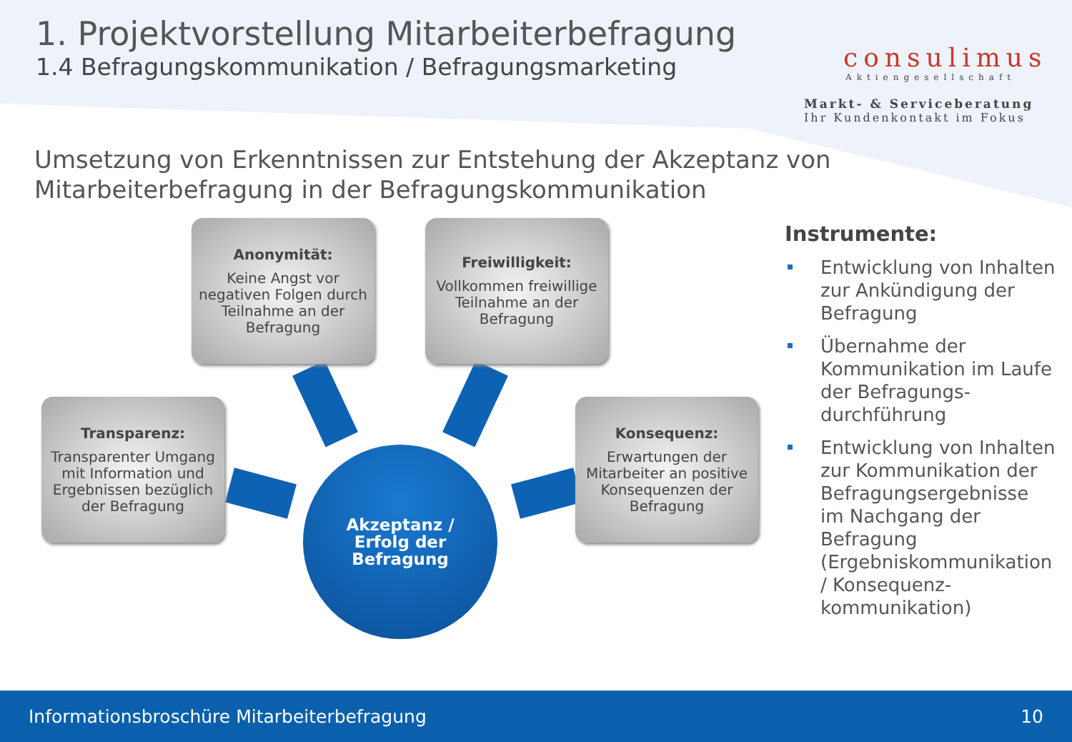1. Projektvorstellung Mitarbeiterbefragung
1.4 Befragungskommunikation / Befragungsmarketing
consulimus
Aktiengesellschaft
Markt- & Serviceberatung
Ihr Kundenkontakt im Fokus
Umsetzung von Erkenntnissen zur Entstehung der Akzeptanz von
Mitarbeiterbefragung in der Befragungskommunikation
Anonymität:
Keine Angst vor negativen Folgen durch Teilnahme an der Befragung
Freiwilligkeit:
Vollkommen freiwillige Teilnahme an der Befragung
Transparenz:
Transparenter Umgang mit Information und Ergebnissen bezüglich der Befragung
Konsequenz:
Erwartungen der Mitarbeiter an positive Konsequenzen der Befragung
Akzeptanz /
Erfolg der
Befragung
Instrumente:
Entwicklung von Inhalten zur Ankündigung der Befragung
Übernahme der Kommunikation im Laufe der Befragungs-durchführung
Entwicklung von Inhalten zur Kommunikation der Befragungsergebnisse im Nachgang der Befragung (Ergebniskommunikation / Konsequenz-kommunikation)
Informationsbroschüre Mitarbeiterbefragung 10